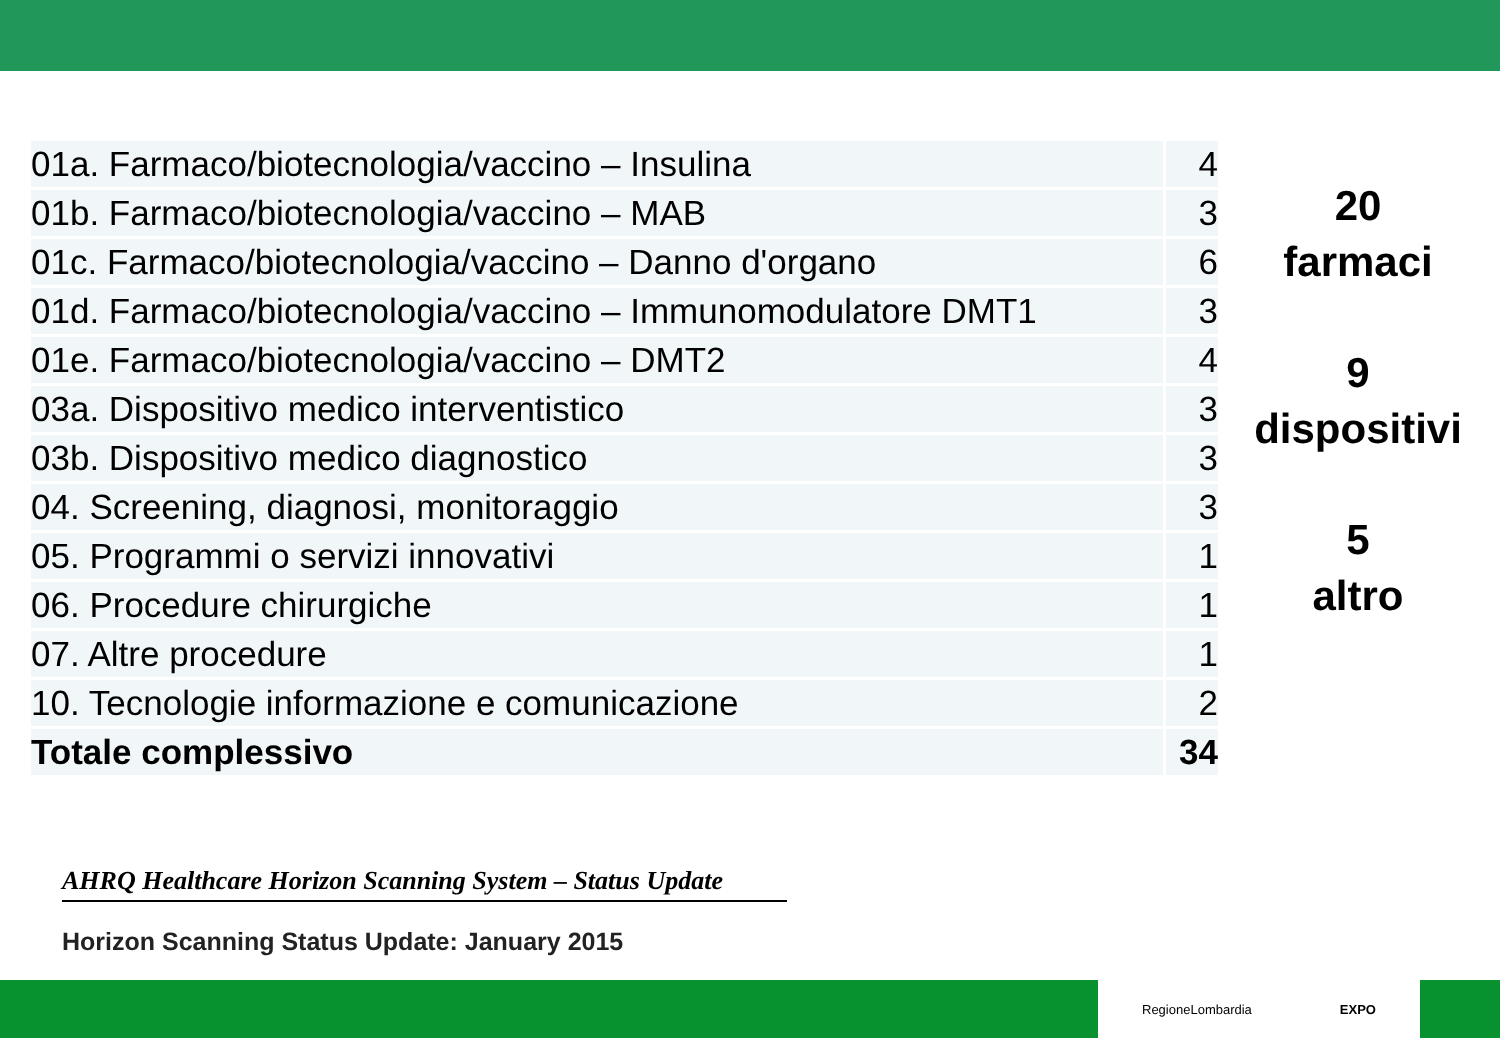| 01a. Farmaco/biotecnologia/vaccino – Insulina | 4 |
| 01b. Farmaco/biotecnologia/vaccino – MAB | 3 |
| 01c. Farmaco/biotecnologia/vaccino – Danno d'organo | 6 |
| 01d. Farmaco/biotecnologia/vaccino – Immunomodulatore DMT1 | 3 |
| 01e. Farmaco/biotecnologia/vaccino – DMT2 | 4 |
| 03a. Dispositivo medico interventistico | 3 |
| 03b. Dispositivo medico diagnostico | 3 |
| 04. Screening, diagnosi, monitoraggio | 3 |
| 05. Programmi o servizi innovativi | 1 |
| 06. Procedure chirurgiche | 1 |
| 07. Altre procedure | 1 |
| 10. Tecnologie informazione e comunicazione | 2 |
| Totale complessivo | 34 |
20
farmaci
9
dispositivi
5
altro
AHRQ Healthcare Horizon Scanning System – Status Update
Horizon Scanning Status Update: January 2015
RegioneLombardia EXPO